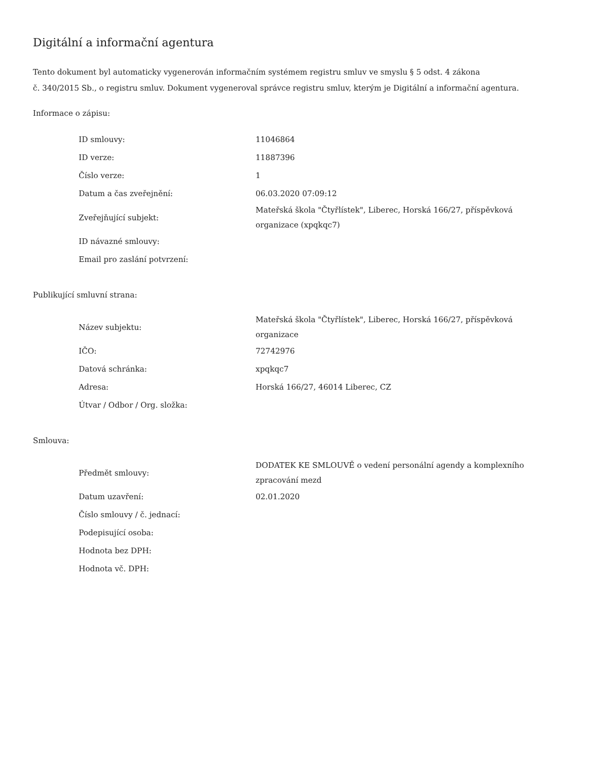Digitální a informační agentura
Tento dokument byl automaticky vygenerován informačním systémem registru smluv ve smyslu § 5 odst. 4 zákona
č. 340/2015 Sb., o registru smluv. Dokument vygeneroval správce registru smluv, kterým je Digitální a informační agentura.
Informace o zápisu:
| ID smlouvy: | 11046864 |
| ID verze: | 11887396 |
| Číslo verze: | 1 |
| Datum a čas zveřejnění: | 06.03.2020 07:09:12 |
| Zveřejňující subjekt: | Mateřská škola "Čtyřlístek", Liberec, Horská 166/27, příspěvková organizace (xpqkqc7) |
| ID návazné smlouvy: | |
| Email pro zaslání potvrzení: | |
Publikující smluvní strana:
| Název subjektu: | Mateřská škola "Čtyřlístek", Liberec, Horská 166/27, příspěvková organizace |
| IČO: | 72742976 |
| Datová schránka: | xpqkqc7 |
| Adresa: | Horská 166/27, 46014 Liberec, CZ |
| Útvar / Odbor / Org. složka: | |
Smlouva:
| Předmět smlouvy: | DODATEK KE SMLOUVĚ o vedení personální agendy a komplexního zpracování mezd |
| Datum uzavření: | 02.01.2020 |
| Číslo smlouvy / č. jednací: | |
| Podepisující osoba: | |
| Hodnota bez DPH: | |
| Hodnota vč. DPH: | |